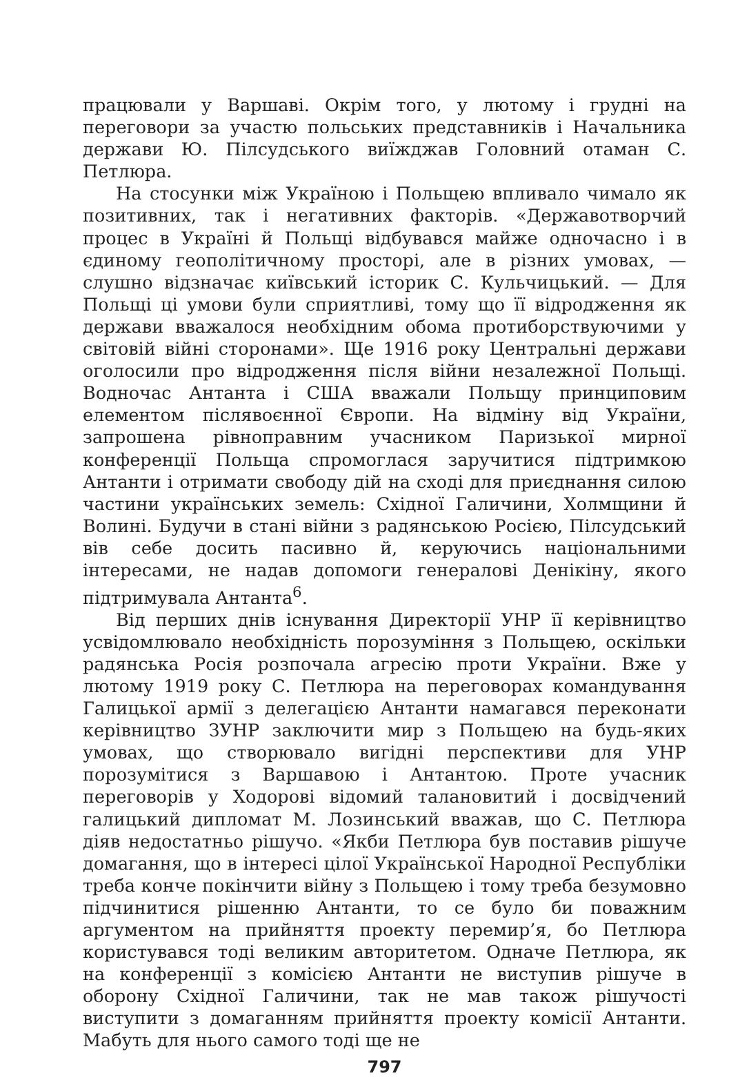працювали у Варшаві. Окрім того, у лютому і грудні на переговори за участю польських представників і Начальника держави Ю. Пілсудського виїжджав Головний отаман С. Петлюра.
На стосунки між Україною і Польщею впливало чимало як позитивних, так і негативних факторів. «Державотворчий процес в Україні й Польщі відбувався майже одночасно і в єдиному геополітичному просторі, але в різних умовах, — слушно відзначає київський історик С. Кульчицький. — Для Польщі ці умови були сприятливі, тому що її відродження як держави вважалося необхідним обома протиборствуючими у світовій війні сторонами». Ще 1916 року Центральні держави оголосили про відродження після війни незалежної Польщі. Водночас Антанта і США вважали Польщу принциповим елементом післявоєнної Європи. На відміну від України, запрошена рівноправним учасником Паризької мирної конференції Польща спромоглася заручитися підтримкою Антанти і отримати свободу дій на сході для приєднання силою частини українських земель: Східної Галичини, Холмщини й Волині. Будучи в стані війни з радянською Росією, Пілсудський вів себе досить пасивно й, керуючись національними інтересами, не надав допомоги генералові Денікіну, якого підтримувала Антанта<sup>6</sup>.
Від перших днів існування Директорії УНР її керівництво усвідомлювало необхідність порозуміння з Польщею, оскільки радянська Росія розпочала агресію проти України. Вже у лютому 1919 року С. Петлюра на переговорах командування Галицької армії з делегацією Антанти намагався переконати керівництво ЗУНР заключити мир з Польщею на будь-яких умовах, що створювало вигідні перспективи для УНР порозумітися з Варшавою і Антантою. Проте учасник переговорів у Ходорові відомий талановитий і досвідчений галицький дипломат М. Лозинський вважав, що С. Петлюра діяв недостатньо рішучо. «Якби Петлюра був поставив рішуче домагання, що в інтересі цілої Української Народної Республіки треба конче покінчити війну з Польщею і тому треба безумовно підчинитися рішенню Антанти, то се було би поважним аргументом на прийняття проекту перемир’я, бо Петлюра користувався тоді великим авторитетом. Одначе Петлюра, як на конференції з комісією Антанти не виступив рішуче в оборону Східної Галичини, так не мав також рішучості виступити з домаганням прийняття проекту комісії Антанти. Мабуть для нього самого тоді ще не
797